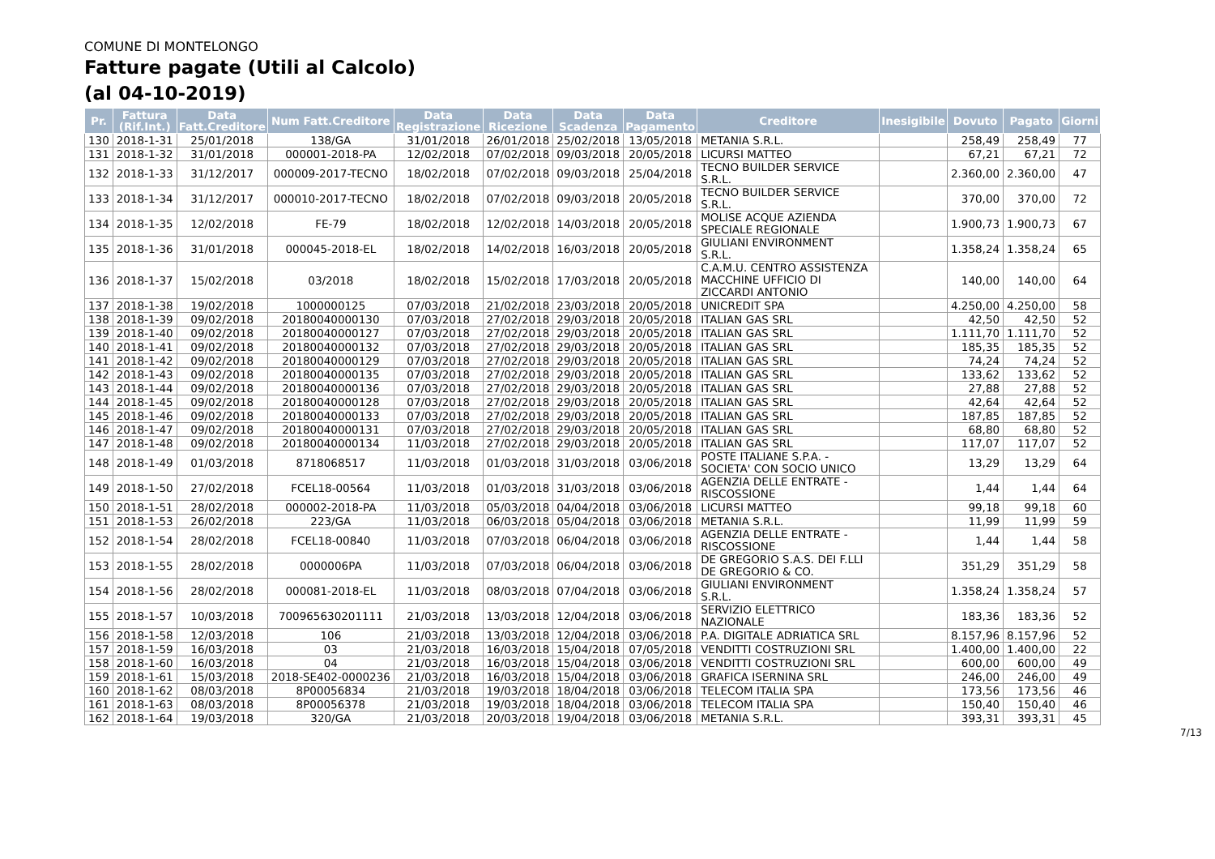COMUNE DI MONTELONGO
Fatture pagate (Utili al Calcolo)
(al 04-10-2019)
| Pr. | Fattura (Rif.Int.) | Data Fatt.Creditore | Num Fatt.Creditore | Data Registrazione | Data Ricezione | Data Scadenza | Data Pagamento | Creditore | Inesigibile | Dovuto | Pagato | Giorni |
| --- | --- | --- | --- | --- | --- | --- | --- | --- | --- | --- | --- | --- |
| 130 | 2018-1-31 | 25/01/2018 | 138/GA | 31/01/2018 | 26/01/2018 | 25/02/2018 | 13/05/2018 | METANIA S.R.L. | | 258,49 | 258,49 | 77 |
| 131 | 2018-1-32 | 31/01/2018 | 000001-2018-PA | 12/02/2018 | 07/02/2018 | 09/03/2018 | 20/05/2018 | LICURSI MATTEO | | 67,21 | 67,21 | 72 |
| 132 | 2018-1-33 | 31/12/2017 | 000009-2017-TECNO | 18/02/2018 | 07/02/2018 | 09/03/2018 | 25/04/2018 | TECNO BUILDER SERVICE S.R.L. | | 2.360,00 | 2.360,00 | 47 |
| 133 | 2018-1-34 | 31/12/2017 | 000010-2017-TECNO | 18/02/2018 | 07/02/2018 | 09/03/2018 | 20/05/2018 | TECNO BUILDER SERVICE S.R.L. | | 370,00 | 370,00 | 72 |
| 134 | 2018-1-35 | 12/02/2018 | FE-79 | 18/02/2018 | 12/02/2018 | 14/03/2018 | 20/05/2018 | MOLISE ACQUE AZIENDA SPECIALE REGIONALE | | 1.900,73 | 1.900,73 | 67 |
| 135 | 2018-1-36 | 31/01/2018 | 000045-2018-EL | 18/02/2018 | 14/02/2018 | 16/03/2018 | 20/05/2018 | GIULIANI ENVIRONMENT S.R.L. | | 1.358,24 | 1.358,24 | 65 |
| 136 | 2018-1-37 | 15/02/2018 | 03/2018 | 18/02/2018 | 15/02/2018 | 17/03/2018 | 20/05/2018 | C.A.M.U. CENTRO ASSISTENZA MACCHINE UFFICIO DI ZICCARDI ANTONIO | | 140,00 | 140,00 | 64 |
| 137 | 2018-1-38 | 19/02/2018 | 1000000125 | 07/03/2018 | 21/02/2018 | 23/03/2018 | 20/05/2018 | UNICREDIT SPA | | 4.250,00 | 4.250,00 | 58 |
| 138 | 2018-1-39 | 09/02/2018 | 20180040000130 | 07/03/2018 | 27/02/2018 | 29/03/2018 | 20/05/2018 | ITALIAN GAS SRL | | 42,50 | 42,50 | 52 |
| 139 | 2018-1-40 | 09/02/2018 | 20180040000127 | 07/03/2018 | 27/02/2018 | 29/03/2018 | 20/05/2018 | ITALIAN GAS SRL | | 1.111,70 | 1.111,70 | 52 |
| 140 | 2018-1-41 | 09/02/2018 | 20180040000132 | 07/03/2018 | 27/02/2018 | 29/03/2018 | 20/05/2018 | ITALIAN GAS SRL | | 185,35 | 185,35 | 52 |
| 141 | 2018-1-42 | 09/02/2018 | 20180040000129 | 07/03/2018 | 27/02/2018 | 29/03/2018 | 20/05/2018 | ITALIAN GAS SRL | | 74,24 | 74,24 | 52 |
| 142 | 2018-1-43 | 09/02/2018 | 20180040000135 | 07/03/2018 | 27/02/2018 | 29/03/2018 | 20/05/2018 | ITALIAN GAS SRL | | 133,62 | 133,62 | 52 |
| 143 | 2018-1-44 | 09/02/2018 | 20180040000136 | 07/03/2018 | 27/02/2018 | 29/03/2018 | 20/05/2018 | ITALIAN GAS SRL | | 27,88 | 27,88 | 52 |
| 144 | 2018-1-45 | 09/02/2018 | 20180040000128 | 07/03/2018 | 27/02/2018 | 29/03/2018 | 20/05/2018 | ITALIAN GAS SRL | | 42,64 | 42,64 | 52 |
| 145 | 2018-1-46 | 09/02/2018 | 20180040000133 | 07/03/2018 | 27/02/2018 | 29/03/2018 | 20/05/2018 | ITALIAN GAS SRL | | 187,85 | 187,85 | 52 |
| 146 | 2018-1-47 | 09/02/2018 | 20180040000131 | 07/03/2018 | 27/02/2018 | 29/03/2018 | 20/05/2018 | ITALIAN GAS SRL | | 68,80 | 68,80 | 52 |
| 147 | 2018-1-48 | 09/02/2018 | 20180040000134 | 11/03/2018 | 27/02/2018 | 29/03/2018 | 20/05/2018 | ITALIAN GAS SRL | | 117,07 | 117,07 | 52 |
| 148 | 2018-1-49 | 01/03/2018 | 8718068517 | 11/03/2018 | 01/03/2018 | 31/03/2018 | 03/06/2018 | POSTE ITALIANE S.P.A. - SOCIETA' CON SOCIO UNICO | | 13,29 | 13,29 | 64 |
| 149 | 2018-1-50 | 27/02/2018 | FCEL18-00564 | 11/03/2018 | 01/03/2018 | 31/03/2018 | 03/06/2018 | AGENZIA DELLE ENTRATE - RISCOSSIONE | | 1,44 | 1,44 | 64 |
| 150 | 2018-1-51 | 28/02/2018 | 000002-2018-PA | 11/03/2018 | 05/03/2018 | 04/04/2018 | 03/06/2018 | LICURSI MATTEO | | 99,18 | 99,18 | 60 |
| 151 | 2018-1-53 | 26/02/2018 | 223/GA | 11/03/2018 | 06/03/2018 | 05/04/2018 | 03/06/2018 | METANIA S.R.L. | | 11,99 | 11,99 | 59 |
| 152 | 2018-1-54 | 28/02/2018 | FCEL18-00840 | 11/03/2018 | 07/03/2018 | 06/04/2018 | 03/06/2018 | AGENZIA DELLE ENTRATE - RISCOSSIONE | | 1,44 | 1,44 | 58 |
| 153 | 2018-1-55 | 28/02/2018 | 0000006PA | 11/03/2018 | 07/03/2018 | 06/04/2018 | 03/06/2018 | DE GREGORIO S.A.S. DEI F.LLI DE GREGORIO & CO. | | 351,29 | 351,29 | 58 |
| 154 | 2018-1-56 | 28/02/2018 | 000081-2018-EL | 11/03/2018 | 08/03/2018 | 07/04/2018 | 03/06/2018 | GIULIANI ENVIRONMENT S.R.L. | | 1.358,24 | 1.358,24 | 57 |
| 155 | 2018-1-57 | 10/03/2018 | 700965630201111 | 21/03/2018 | 13/03/2018 | 12/04/2018 | 03/06/2018 | SERVIZIO ELETTRICO NAZIONALE | | 183,36 | 183,36 | 52 |
| 156 | 2018-1-58 | 12/03/2018 | 106 | 21/03/2018 | 13/03/2018 | 12/04/2018 | 03/06/2018 | P.A. DIGITALE ADRIATICA SRL | | 8.157,96 | 8.157,96 | 52 |
| 157 | 2018-1-59 | 16/03/2018 | 03 | 21/03/2018 | 16/03/2018 | 15/04/2018 | 07/05/2018 | VENDITTI COSTRUZIONI SRL | | 1.400,00 | 1.400,00 | 22 |
| 158 | 2018-1-60 | 16/03/2018 | 04 | 21/03/2018 | 16/03/2018 | 15/04/2018 | 03/06/2018 | VENDITTI COSTRUZIONI SRL | | 600,00 | 600,00 | 49 |
| 159 | 2018-1-61 | 15/03/2018 | 2018-SE402-0000236 | 21/03/2018 | 16/03/2018 | 15/04/2018 | 03/06/2018 | GRAFICA ISERNINA SRL | | 246,00 | 246,00 | 49 |
| 160 | 2018-1-62 | 08/03/2018 | 8P00056834 | 21/03/2018 | 19/03/2018 | 18/04/2018 | 03/06/2018 | TELECOM ITALIA SPA | | 173,56 | 173,56 | 46 |
| 161 | 2018-1-63 | 08/03/2018 | 8P00056378 | 21/03/2018 | 19/03/2018 | 18/04/2018 | 03/06/2018 | TELECOM ITALIA SPA | | 150,40 | 150,40 | 46 |
| 162 | 2018-1-64 | 19/03/2018 | 320/GA | 21/03/2018 | 20/03/2018 | 19/04/2018 | 03/06/2018 | METANIA S.R.L. | | 393,31 | 393,31 | 45 |
7/13